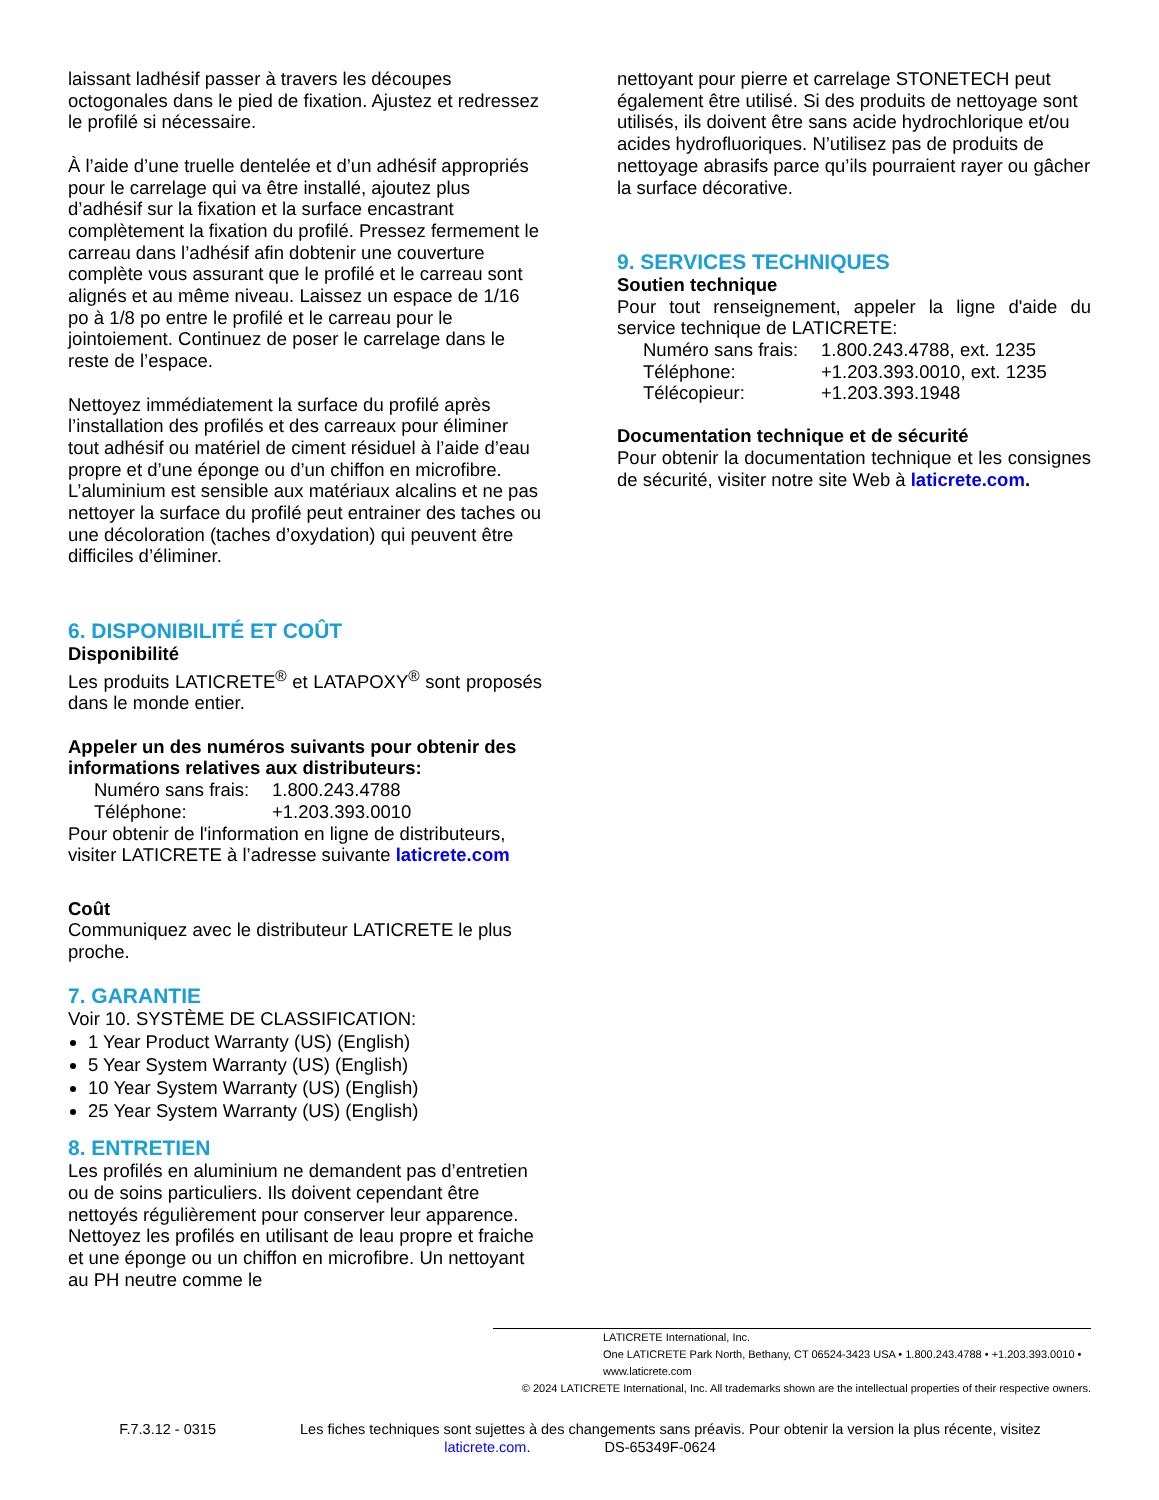laissant ladhésif passer à travers les découpes octogonales dans le pied de fixation. Ajustez et redressez le profilé si nécessaire.
À l’aide d’une truelle dentelée et d’un adhésif appropriés pour le carrelage qui va être installé, ajoutez plus d’adhésif sur la fixation et la surface encastrant complètement la fixation du profilé. Pressez fermement le carreau dans l’adhésif afin dobtenir une couverture complète vous assurant que le profilé et le carreau sont alignés et au même niveau. Laissez un espace de 1/16 po à 1/8 po entre le profilé et le carreau pour le jointoiement. Continuez de poser le carrelage dans le reste de l’espace.
Nettoyez immédiatement la surface du profilé après l’installation des profilés et des carreaux pour éliminer tout adhésif ou matériel de ciment résiduel à l’aide d’eau propre et d’une éponge ou d’un chiffon en microfibre. L’aluminium est sensible aux matériaux alcalins et ne pas nettoyer la surface du profilé peut entrainer des taches ou une décoloration (taches d’oxydation) qui peuvent être difficiles d’éliminer.
6. DISPONIBILITÉ ET COÛT
Disponibilité
Les produits LATICRETE<sup>®</sup> et LATAPOXY<sup>®</sup> sont proposés dans le monde entier.
Appeler un des numéros suivants pour obtenir des informations relatives aux distributeurs:
Numéro sans frais: 1.800.243.4788
Téléphone: +1.203.393.0010
Pour obtenir de l'information en ligne de distributeurs, visiter LATICRETE à l’adresse suivante laticrete.com
Coût
Communiquez avec le distributeur LATICRETE le plus proche.
7. GARANTIE
Voir 10. SYSTÈME DE CLASSIFICATION:
1 Year Product Warranty (US) (English)
5 Year System Warranty (US) (English)
10 Year System Warranty (US) (English)
25 Year System Warranty (US) (English)
8. ENTRETIEN
Les profilés en aluminium ne demandent pas d’entretien ou de soins particuliers. Ils doivent cependant être nettoyés régulièrement pour conserver leur apparence. Nettoyez les profilés en utilisant de leau propre et fraiche et une éponge ou un chiffon en microfibre. Un nettoyant au PH neutre comme le
nettoyant pour pierre et carrelage STONETECH peut également être utilisé. Si des produits de nettoyage sont utilisés, ils doivent être sans acide hydrochlorique et/ou acides hydrofluoriques. N’utilisez pas de produits de nettoyage abrasifs parce qu’ils pourraient rayer ou gâcher la surface décorative.
9. SERVICES TECHNIQUES
Soutien technique
Pour tout renseignement, appeler la ligne d'aide du service technique de LATICRETE:
Numéro sans frais: 1.800.243.4788, ext. 1235
Téléphone: +1.203.393.0010, ext. 1235
Télécopieur: +1.203.393.1948
Documentation technique et de sécurité
Pour obtenir la documentation technique et les consignes de sécurité, visiter notre site Web à laticrete.com.
LATICRETE International, Inc.
One LATICRETE Park North, Bethany, CT 06524-3423 USA • 1.800.243.4788 • +1.203.393.0010 • www.laticrete.com
© 2024 LATICRETE International, Inc. All trademarks shown are the intellectual properties of their respective owners.
F.7.3.12 - 0315 Les fiches techniques sont sujettes à des changements sans préavis. Pour obtenir la version la plus récente, visitez laticrete.com. DS-65349F-0624